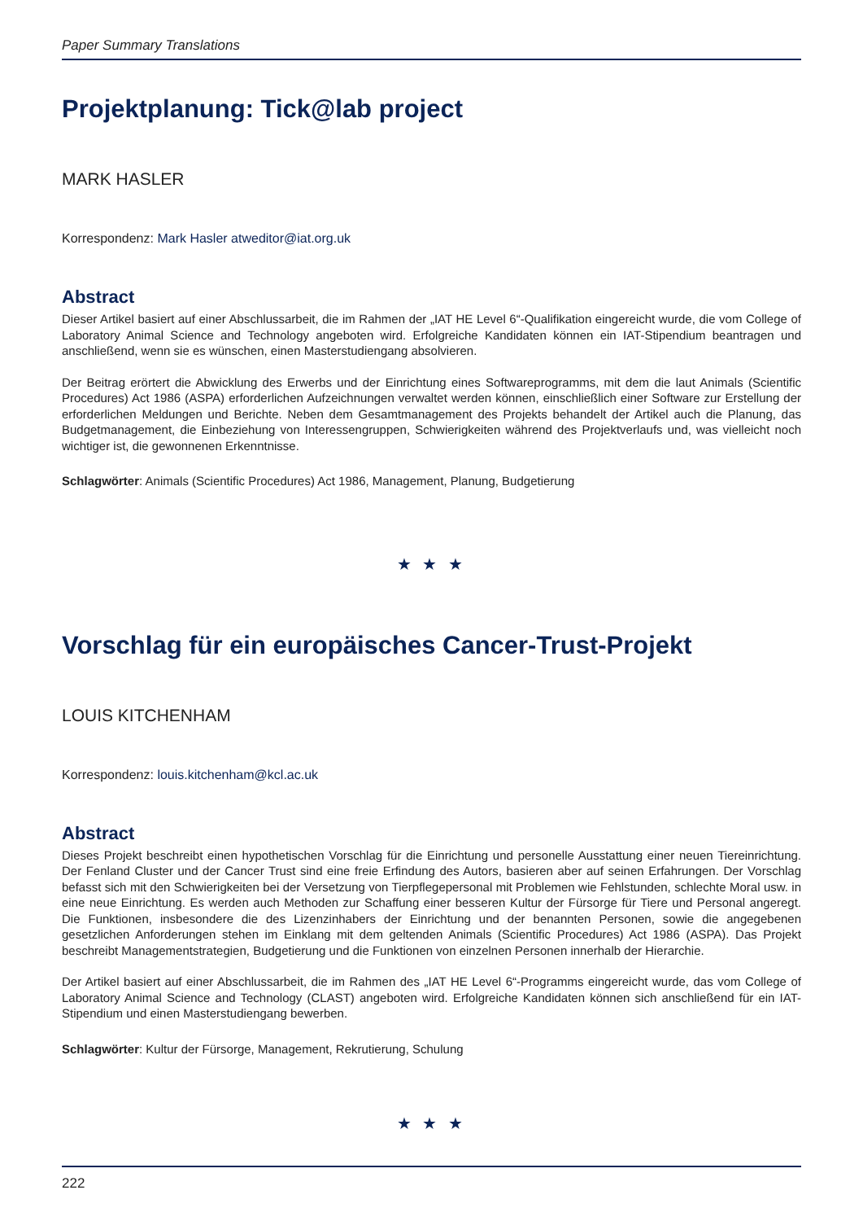Paper Summary Translations
Projektplanung: Tick@lab project
MARK HASLER
Korrespondenz: Mark Hasler atweditor@iat.org.uk
Abstract
Dieser Artikel basiert auf einer Abschlussarbeit, die im Rahmen der „IAT HE Level 6“-Qualifikation eingereicht wurde, die vom College of Laboratory Animal Science and Technology angeboten wird. Erfolgreiche Kandidaten können ein IAT-Stipendium beantragen und anschließend, wenn sie es wünschen, einen Masterstudiengang absolvieren.
Der Beitrag erörtert die Abwicklung des Erwerbs und der Einrichtung eines Softwareprogramms, mit dem die laut Animals (Scientific Procedures) Act 1986 (ASPA) erforderlichen Aufzeichnungen verwaltet werden können, einschließlich einer Software zur Erstellung der erforderlichen Meldungen und Berichte. Neben dem Gesamtmanagement des Projekts behandelt der Artikel auch die Planung, das Budgetmanagement, die Einbeziehung von Interessengruppen, Schwierigkeiten während des Projektverlaufs und, was vielleicht noch wichtiger ist, die gewonnenen Erkenntnisse.
Schlagwörter: Animals (Scientific Procedures) Act 1986, Management, Planung, Budgetierung
★ ★ ★
Vorschlag für ein europäisches Cancer-Trust-Projekt
LOUIS KITCHENHAM
Korrespondenz: louis.kitchenham@kcl.ac.uk
Abstract
Dieses Projekt beschreibt einen hypothetischen Vorschlag für die Einrichtung und personelle Ausstattung einer neuen Tiereinrichtung. Der Fenland Cluster und der Cancer Trust sind eine freie Erfindung des Autors, basieren aber auf seinen Erfahrungen. Der Vorschlag befasst sich mit den Schwierigkeiten bei der Versetzung von Tierpflegepersonal mit Problemen wie Fehlstunden, schlechte Moral usw. in eine neue Einrichtung. Es werden auch Methoden zur Schaffung einer besseren Kultur der Fürsorge für Tiere und Personal angeregt. Die Funktionen, insbesondere die des Lizenzinhabers der Einrichtung und der benannten Personen, sowie die angegebenen gesetzlichen Anforderungen stehen im Einklang mit dem geltenden Animals (Scientific Procedures) Act 1986 (ASPA). Das Projekt beschreibt Managementstrategien, Budgetierung und die Funktionen von einzelnen Personen innerhalb der Hierarchie.
Der Artikel basiert auf einer Abschlussarbeit, die im Rahmen des „IAT HE Level 6“-Programms eingereicht wurde, das vom College of Laboratory Animal Science and Technology (CLAST) angeboten wird. Erfolgreiche Kandidaten können sich anschließend für ein IAT-Stipendium und einen Masterstudiengang bewerben.
Schlagwörter: Kultur der Fürsorge, Management, Rekrutierung, Schulung
★ ★ ★
222